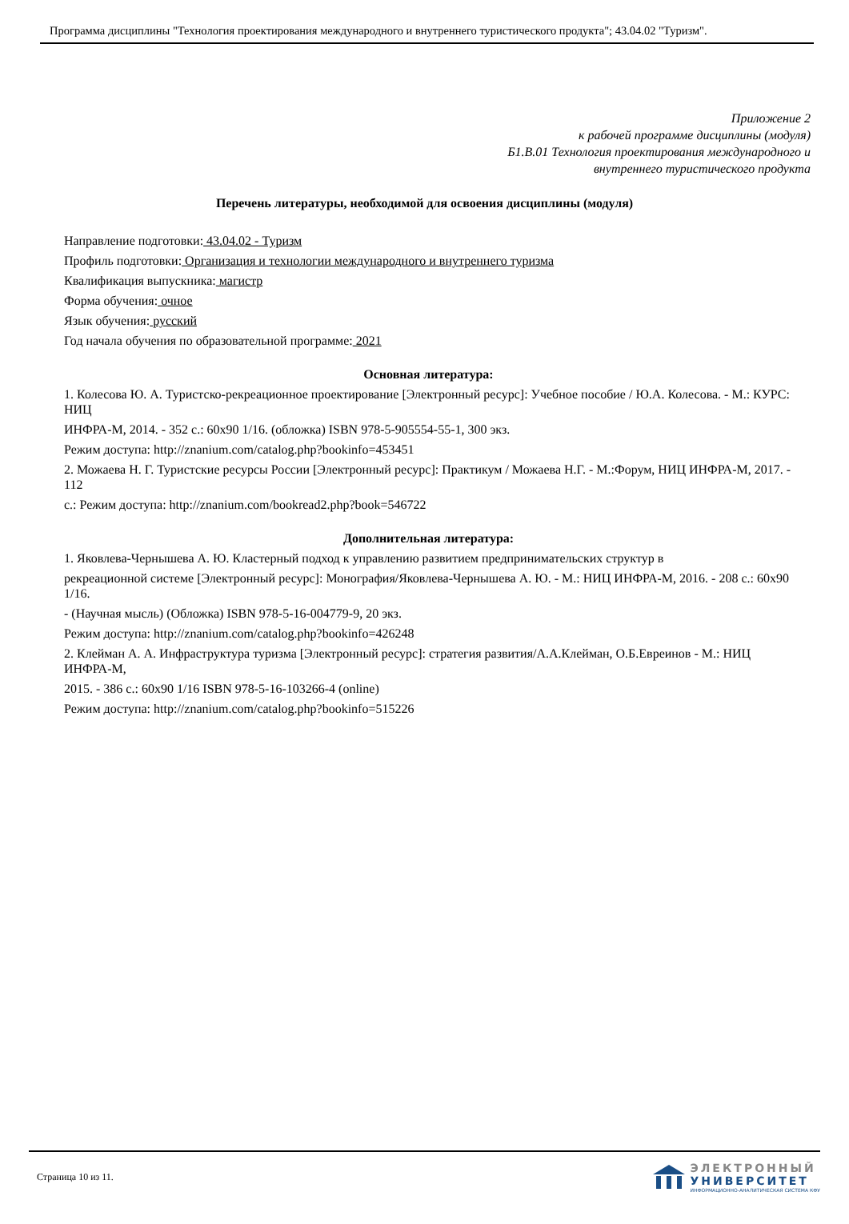Программа дисциплины "Технология проектирования международного и внутреннего туристического продукта"; 43.04.02 "Туризм".
Приложение 2
к рабочей программе дисциплины (модуля)
Б1.В.01 Технология проектирования международного и
внутреннего туристического продукта
Перечень литературы, необходимой для освоения дисциплины (модуля)
Направление подготовки: 43.04.02 - Туризм
Профиль подготовки: Организация и технологии международного и внутреннего туризма
Квалификация выпускника: магистр
Форма обучения: очное
Язык обучения: русский
Год начала обучения по образовательной программе: 2021
Основная литература:
1. Колесова Ю. А. Туристско-рекреационное проектирование [Электронный ресурс]: Учебное пособие / Ю.А. Колесова. - М.: КУРС: НИЦ
ИНФРА-М, 2014. - 352 с.: 60x90 1/16. (обложка) ISBN 978-5-905554-55-1, 300 экз.
Режим доступа: http://znanium.com/catalog.php?bookinfo=453451
2. Можаева Н. Г. Туристские ресурсы России [Электронный ресурс]: Практикум / Можаева Н.Г. - М.:Форум, НИЦ ИНФРА-М, 2017. - 112
с.: Режим доступа: http://znanium.com/bookread2.php?book=546722
Дополнительная литература:
1. Яковлева-Чернышева А. Ю. Кластерный подход к управлению развитием предпринимательских структур в
рекреационной системе [Электронный ресурс]: Монография/Яковлева-Чернышева А. Ю. - М.: НИЦ ИНФРА-М, 2016. - 208 с.: 60x90 1/16.
- (Научная мысль) (Обложка) ISBN 978-5-16-004779-9, 20 экз.
Режим доступа: http://znanium.com/catalog.php?bookinfo=426248
2. Клейман А. А. Инфраструктура туризма [Электронный ресурс]: стратегия развития/А.А.Клейман, О.Б.Евреинов - М.: НИЦ ИНФРА-М,
2015. - 386 с.: 60x90 1/16 ISBN 978-5-16-103266-4 (online)
Режим доступа: http://znanium.com/catalog.php?bookinfo=515226
Страница 10 из 11.
ЭЛЕКТРОННЫЙ
УНИВЕРСИТЕТ
ИНФОРМАЦИОННО-АНАЛИТИЧЕСКАЯ СИСТЕМА КФУ